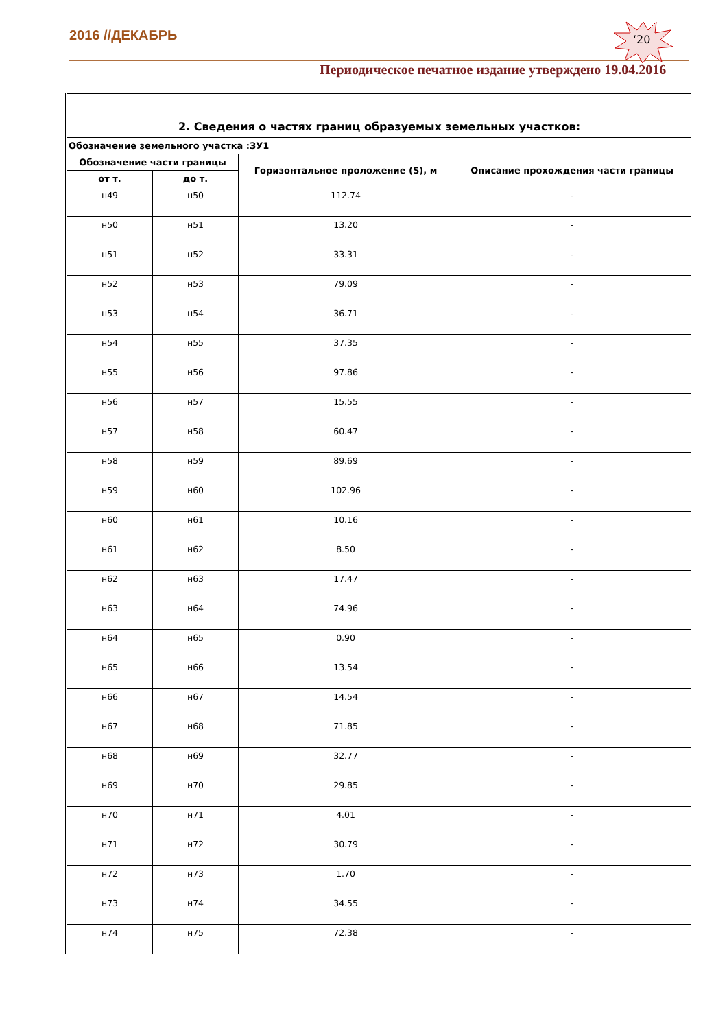2016 //ДЕКАБРЬ ‘20
Периодическое печатное издание утверждено 19.04.2016
2. Сведения о частях границ образуемых земельных участков:
| Обозначение земельного участка :ЗУ1 | | | |
| --- | --- | --- | --- |
| Обозначение части границы | | Горизонтальное проложение (S), м | Описание прохождения части границы |
| от т. | до т. | | |
| н49 | н50 | 112.74 | - |
| н50 | н51 | 13.20 | - |
| н51 | н52 | 33.31 | - |
| н52 | н53 | 79.09 | - |
| н53 | н54 | 36.71 | - |
| н54 | н55 | 37.35 | - |
| н55 | н56 | 97.86 | - |
| н56 | н57 | 15.55 | - |
| н57 | н58 | 60.47 | - |
| н58 | н59 | 89.69 | - |
| н59 | н60 | 102.96 | - |
| н60 | н61 | 10.16 | - |
| н61 | н62 | 8.50 | - |
| н62 | н63 | 17.47 | - |
| н63 | н64 | 74.96 | - |
| н64 | н65 | 0.90 | - |
| н65 | н66 | 13.54 | - |
| н66 | н67 | 14.54 | - |
| н67 | н68 | 71.85 | - |
| н68 | н69 | 32.77 | - |
| н69 | н70 | 29.85 | - |
| н70 | н71 | 4.01 | - |
| н71 | н72 | 30.79 | - |
| н72 | н73 | 1.70 | - |
| н73 | н74 | 34.55 | - |
| н74 | н75 | 72.38 | - |